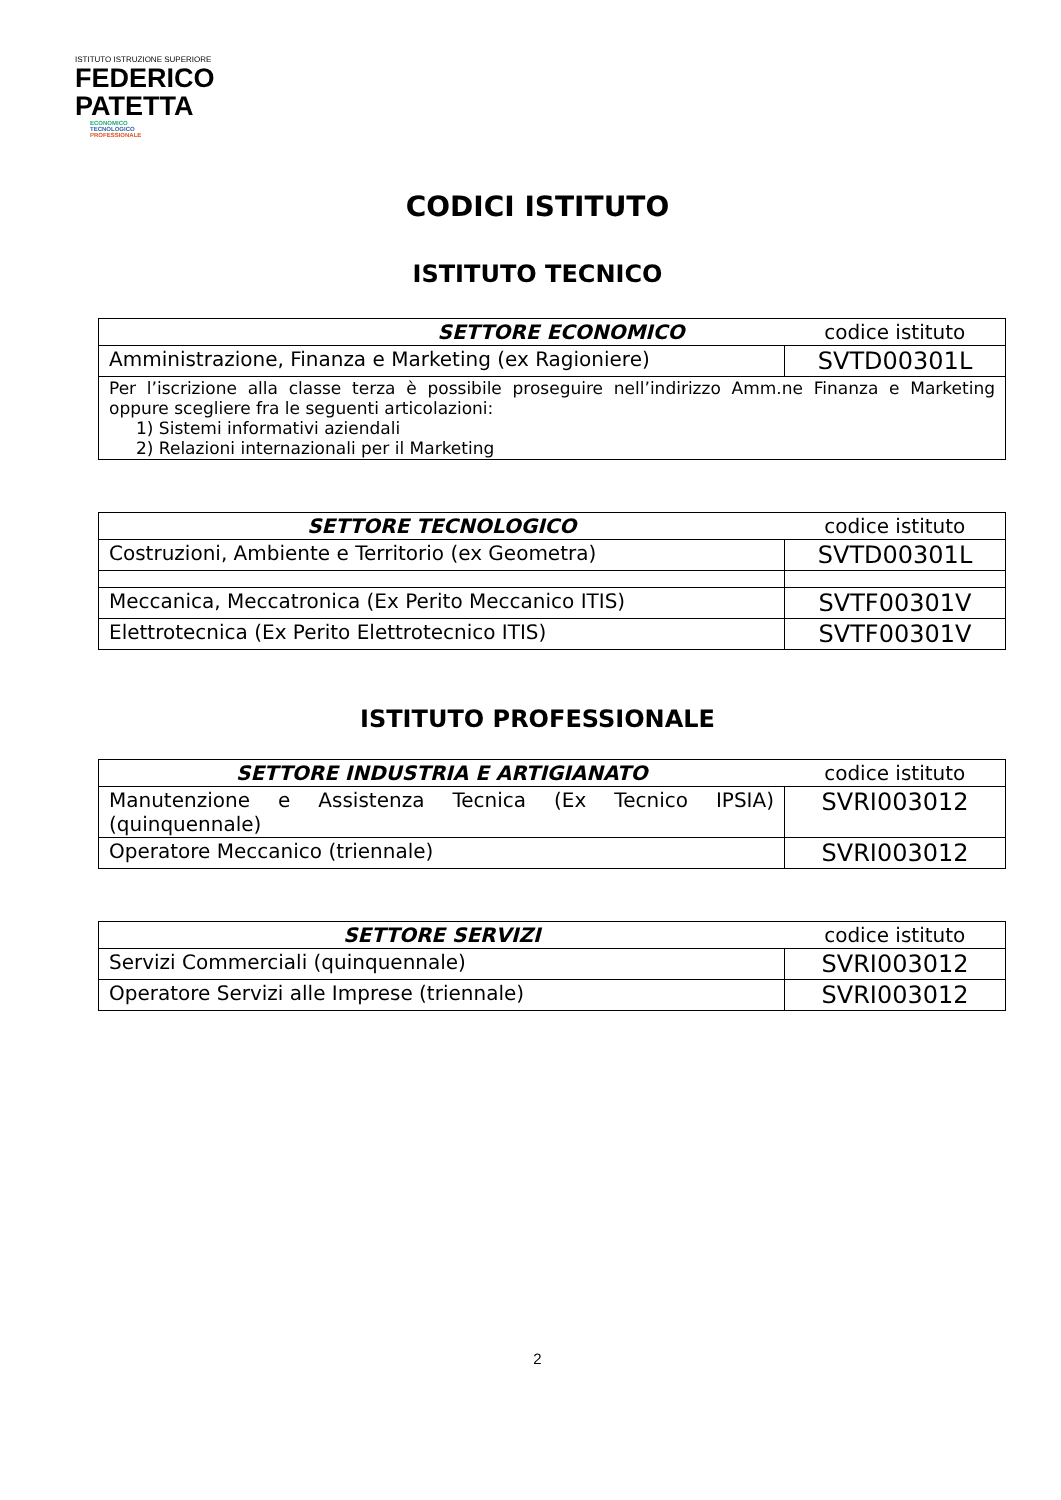ISTITUTO ISTRUZIONE SUPERIORE
FEDERICO
PATETTA
ECONOMICO
TECNOLOGICO
PROFESSIONALE
CODICI ISTITUTO
ISTITUTO TECNICO
| SETTORE ECONOMICO | codice istituto |
| --- | --- |
| Amministrazione, Finanza e Marketing (ex Ragioniere) | SVTD00301L |
| Per l’iscrizione alla classe terza è possibile proseguire nell’indirizzo Amm.ne Finanza e Marketing oppure scegliere fra le seguenti articolazioni: 1) Sistemi informativi aziendali 2) Relazioni internazionali per il Marketing | |
| SETTORE TECNOLOGICO | codice istituto |
| --- | --- |
| Costruzioni, Ambiente e Territorio (ex Geometra) | SVTD00301L |
| Meccanica, Meccatronica (Ex Perito Meccanico ITIS) | SVTF00301V |
| Elettrotecnica (Ex Perito Elettrotecnico ITIS) | SVTF00301V |
ISTITUTO PROFESSIONALE
| SETTORE INDUSTRIA E ARTIGIANATO | codice istituto |
| --- | --- |
| Manutenzione e Assistenza Tecnica (Ex Tecnico IPSIA) (quinquennale) | SVRI003012 |
| Operatore Meccanico (triennale) | SVRI003012 |
| SETTORE SERVIZI | codice istituto |
| --- | --- |
| Servizi Commerciali (quinquennale) | SVRI003012 |
| Operatore Servizi alle Imprese (triennale) | SVRI003012 |
2